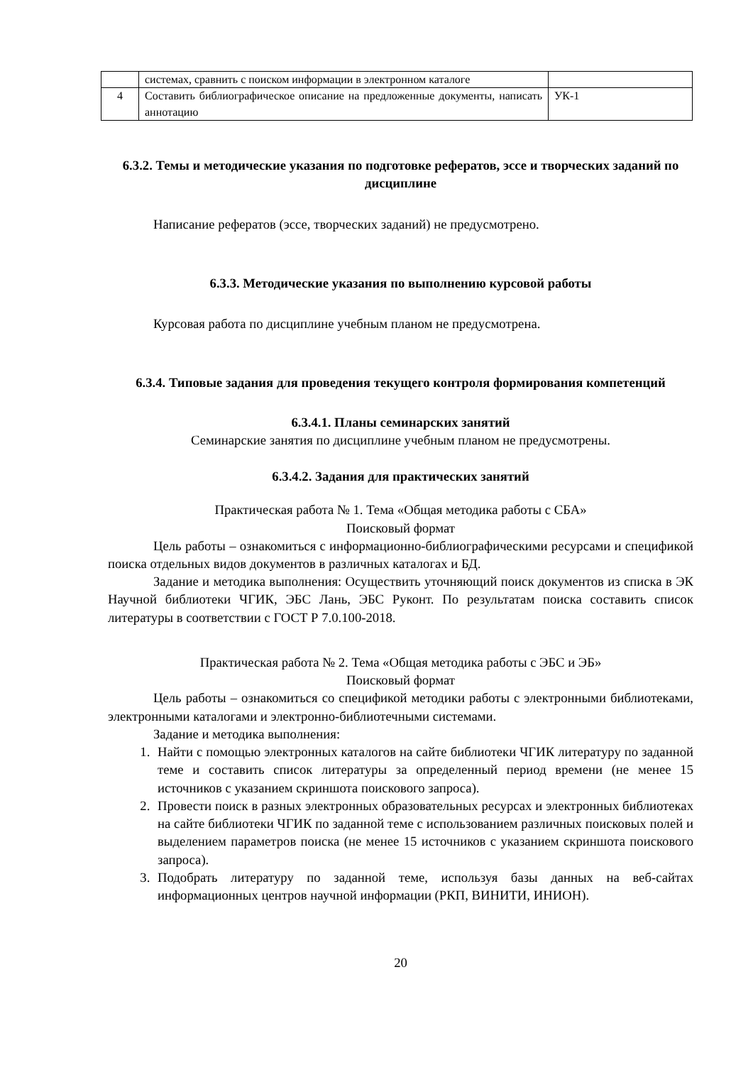| | системах, сравнить с поиском информации в электронном каталоге | |
| 4 | Составить библиографическое описание на предложенные документы, написать аннотацию | УК-1 |
6.3.2. Темы и методические указания по подготовке рефератов, эссе и творческих заданий по дисциплине
Написание рефератов (эссе, творческих заданий) не предусмотрено.
6.3.3. Методические указания по выполнению курсовой работы
Курсовая работа по дисциплине учебным планом не предусмотрена.
6.3.4. Типовые задания для проведения текущего контроля формирования компетенций
6.3.4.1. Планы семинарских занятий
Семинарские занятия по дисциплине учебным планом не предусмотрены.
6.3.4.2. Задания для практических занятий
Практическая работа № 1. Тема «Общая методика работы с СБА»
Поисковый формат
Цель работы – ознакомиться с информационно-библиографическими ресурсами и спецификой поиска отдельных видов документов в различных каталогах и БД.
Задание и методика выполнения: Осуществить уточняющий поиск документов из списка в ЭК Научной библиотеки ЧГИК, ЭБС Лань, ЭБС Руконт. По результатам поиска составить список литературы в соответствии с ГОСТ Р 7.0.100-2018.
Практическая работа № 2. Тема «Общая методика работы с ЭБС и ЭБ»
Поисковый формат
Цель работы – ознакомиться со спецификой методики работы с электронными библиотеками, электронными каталогами и электронно-библиотечными системами.
Задание и методика выполнения:
1. Найти с помощью электронных каталогов на сайте библиотеки ЧГИК литературу по заданной теме и составить список литературы за определенный период времени (не менее 15 источников с указанием скриншота поискового запроса).
2. Провести поиск в разных электронных образовательных ресурсах и электронных библиотеках на сайте библиотеки ЧГИК по заданной теме с использованием различных поисковых полей и выделением параметров поиска (не менее 15 источников с указанием скриншота поискового запроса).
3. Подобрать литературу по заданной теме, используя базы данных на веб-сайтах информационных центров научной информации (РКП, ВИНИТИ, ИНИОН).
20